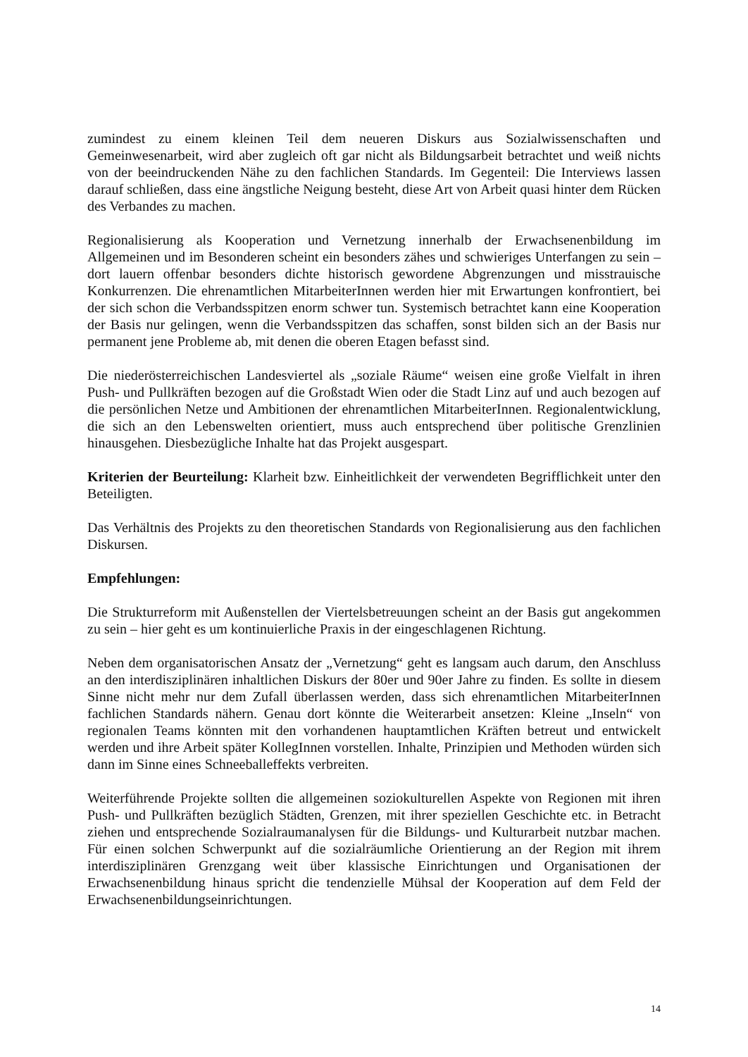zumindest zu einem kleinen Teil dem neueren Diskurs aus Sozialwissenschaften und Gemeinwesenarbeit, wird aber zugleich oft gar nicht als Bildungsarbeit betrachtet und weiß nichts von der beeindruckenden Nähe zu den fachlichen Standards. Im Gegenteil: Die Interviews lassen darauf schließen, dass eine ängstliche Neigung besteht, diese Art von Arbeit quasi hinter dem Rücken des Verbandes zu machen.
Regionalisierung als Kooperation und Vernetzung innerhalb der Erwachsenenbildung im Allgemeinen und im Besonderen scheint ein besonders zähes und schwieriges Unterfangen zu sein – dort lauern offenbar besonders dichte historisch gewordene Abgrenzungen und misstrauische Konkurrenzen. Die ehrenamtlichen MitarbeiterInnen werden hier mit Erwartungen konfrontiert, bei der sich schon die Verbandsspitzen enorm schwer tun. Systemisch betrachtet kann eine Kooperation der Basis nur gelingen, wenn die Verbandsspitzen das schaffen, sonst bilden sich an der Basis nur permanent jene Probleme ab, mit denen die oberen Etagen befasst sind.
Die niederösterreichischen Landesviertel als „soziale Räume“ weisen eine große Vielfalt in ihren Push- und Pullkräften bezogen auf die Großstadt Wien oder die Stadt Linz auf und auch bezogen auf die persönlichen Netze und Ambitionen der ehrenamtlichen MitarbeiterInnen. Regionalentwicklung, die sich an den Lebenswelten orientiert, muss auch entsprechend über politische Grenzlinien hinausgehen. Diesbezügliche Inhalte hat das Projekt ausgespart.
Kriterien der Beurteilung: Klarheit bzw. Einheitlichkeit der verwendeten Begrifflichkeit unter den Beteiligten.
Das Verhältnis des Projekts zu den theoretischen Standards von Regionalisierung aus den fachlichen Diskursen.
Empfehlungen:
Die Strukturreform mit Außenstellen der Viertelsbetreuungen scheint an der Basis gut angekommen zu sein – hier geht es um kontinuierliche Praxis in der eingeschlagenen Richtung.
Neben dem organisatorischen Ansatz der „Vernetzung“ geht es langsam auch darum, den Anschluss an den interdisziplinären inhaltlichen Diskurs der 80er und 90er Jahre zu finden. Es sollte in diesem Sinne nicht mehr nur dem Zufall überlassen werden, dass sich ehrenamtlichen MitarbeiterInnen fachlichen Standards nähern. Genau dort könnte die Weiterarbeit ansetzen: Kleine „Inseln“ von regionalen Teams könnten mit den vorhandenen hauptamtlichen Kräften betreut und entwickelt werden und ihre Arbeit später KollegInnen vorstellen. Inhalte, Prinzipien und Methoden würden sich dann im Sinne eines Schneeballeffekts verbreiten.
Weiterführende Projekte sollten die allgemeinen soziokulturellen Aspekte von Regionen mit ihren Push- und Pullkräften bezüglich Städten, Grenzen, mit ihrer speziellen Geschichte etc. in Betracht ziehen und entsprechende Sozialraumanalysen für die Bildungs- und Kulturarbeit nutzbar machen. Für einen solchen Schwerpunkt auf die sozialräumliche Orientierung an der Region mit ihrem interdisziplinären Grenzgang weit über klassische Einrichtungen und Organisationen der Erwachsenenbildung hinaus spricht die tendenzielle Mühsal der Kooperation auf dem Feld der Erwachsenenbildungseinrichtungen.
14